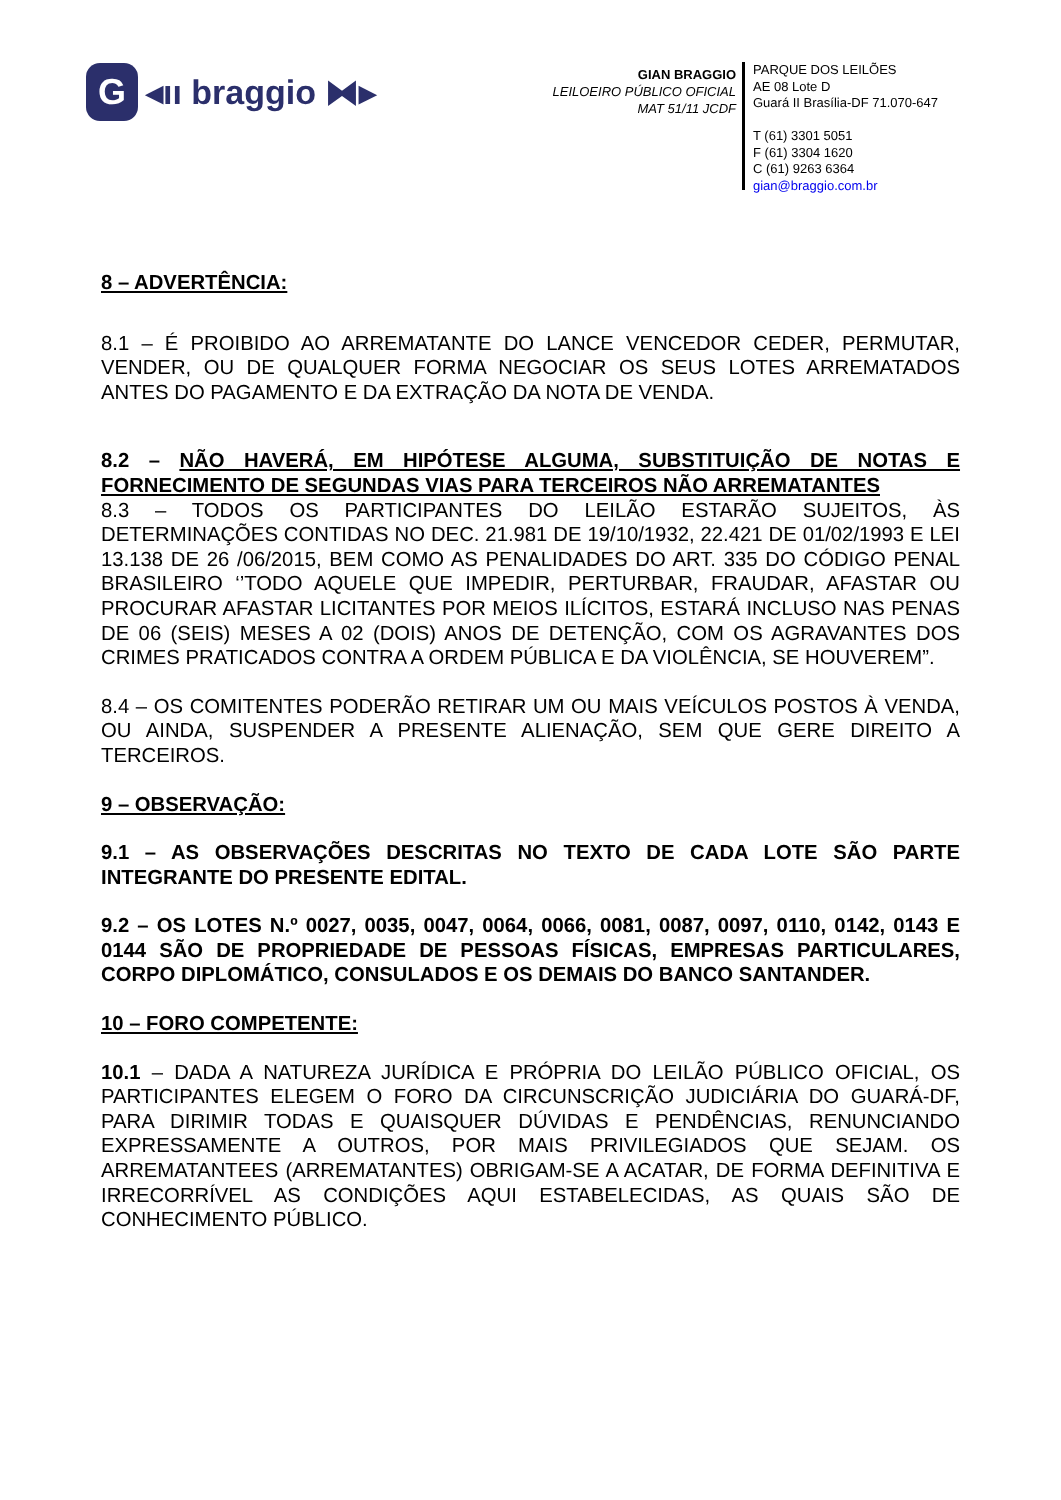G ◂ıı braggio ⧓▸
GIAN BRAGGIO
LEILOEIRO PÚBLICO OFICIAL
MAT 51/11 JCDF
PARQUE DOS LEILÕES
AE 08 Lote D
Guará II Brasília-DF 71.070-647
T (61) 3301 5051
F (61) 3304 1620
C (61) 9263 6364
gian@braggio.com.br
8 – ADVERTÊNCIA:
8.1 – É PROIBIDO AO ARREMATANTE DO LANCE VENCEDOR CEDER, PERMUTAR, VENDER, OU DE QUALQUER FORMA NEGOCIAR OS SEUS LOTES ARREMATADOS ANTES DO PAGAMENTO E DA EXTRAÇÃO DA NOTA DE VENDA.
8.2 – NÃO HAVERÁ, EM HIPÓTESE ALGUMA, SUBSTITUIÇÃO DE NOTAS E FORNECIMENTO DE SEGUNDAS VIAS PARA TERCEIROS NÃO ARREMATANTES
8.3 – TODOS OS PARTICIPANTES DO LEILÃO ESTARÃO SUJEITOS, ÀS DETERMINAÇÕES CONTIDAS NO DEC. 21.981 DE 19/10/1932, 22.421 DE 01/02/1993 E LEI 13.138 DE 26 /06/2015, BEM COMO AS PENALIDADES DO ART. 335 DO CÓDIGO PENAL BRASILEIRO ‘’TODO AQUELE QUE IMPEDIR, PERTURBAR, FRAUDAR, AFASTAR OU PROCURAR AFASTAR LICITANTES POR MEIOS ILÍCITOS, ESTARÁ INCLUSO NAS PENAS DE 06 (SEIS) MESES A 02 (DOIS) ANOS DE DETENÇÃO, COM OS AGRAVANTES DOS CRIMES PRATICADOS CONTRA A ORDEM PÚBLICA E DA VIOLÊNCIA, SE HOUVEREM”.
8.4 – OS COMITENTES PODERÃO RETIRAR UM OU MAIS VEÍCULOS POSTOS À VENDA, OU AINDA, SUSPENDER A PRESENTE ALIENAÇÃO, SEM QUE GERE DIREITO A TERCEIROS.
9 – OBSERVAÇÃO:
9.1 – AS OBSERVAÇÕES DESCRITAS NO TEXTO DE CADA LOTE SÃO PARTE INTEGRANTE DO PRESENTE EDITAL.
9.2 – OS LOTES N.º 0027, 0035, 0047, 0064, 0066, 0081, 0087, 0097, 0110, 0142, 0143 E 0144 SÃO DE PROPRIEDADE DE PESSOAS FÍSICAS, EMPRESAS PARTICULARES, CORPO DIPLOMÁTICO, CONSULADOS E OS DEMAIS DO BANCO SANTANDER.
10 – FORO COMPETENTE:
10.1 – DADA A NATUREZA JURÍDICA E PRÓPRIA DO LEILÃO PÚBLICO OFICIAL, OS PARTICIPANTES ELEGEM O FORO DA CIRCUNSCRIÇÃO JUDICIÁRIA DO GUARÁ-DF, PARA DIRIMIR TODAS E QUAISQUER DÚVIDAS E PENDÊNCIAS, RENUNCIANDO EXPRESSAMENTE A OUTROS, POR MAIS PRIVILEGIADOS QUE SEJAM. OS ARREMATANTEES (ARREMATANTES) OBRIGAM-SE A ACATAR, DE FORMA DEFINITIVA E IRRECORRÍVEL AS CONDIÇÕES AQUI ESTABELECIDAS, AS QUAIS SÃO DE CONHECIMENTO PÚBLICO.